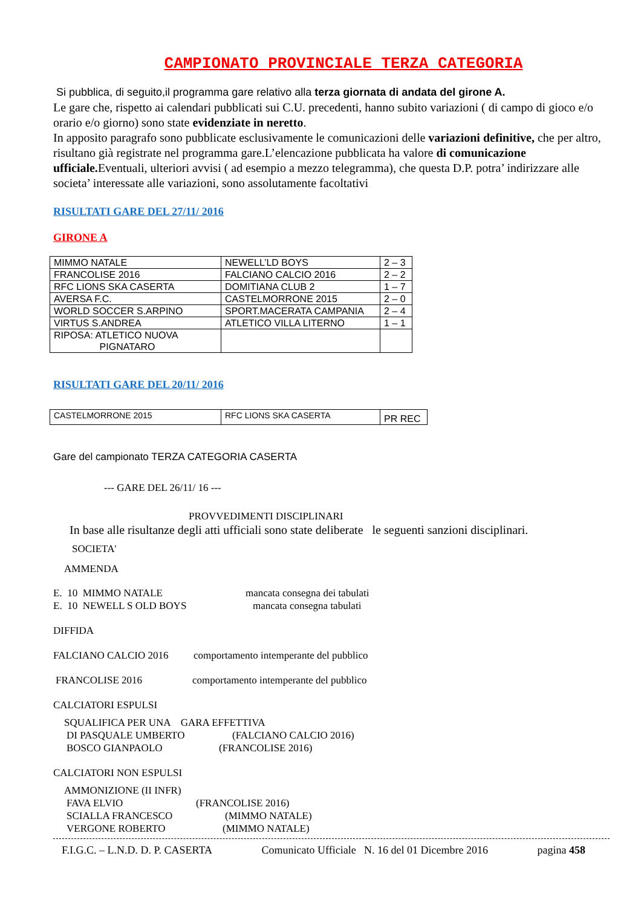CAMPIONATO PROVINCIALE TERZA CATEGORIA
Si pubblica, di seguito,il programma gare relativo alla terza giornata di andata del girone A.
Le gare che, rispetto ai calendari pubblicati sui C.U. precedenti, hanno subito variazioni ( di campo di gioco e/o orario e/o giorno) sono state evidenziate in neretto.
In apposito paragrafo sono pubblicate esclusivamente le comunicazioni delle variazioni definitive, che per altro, risultano già registrate nel programma gare.L’elencazione pubblicata ha valore di comunicazione ufficiale. Eventuali, ulteriori avvisi ( ad esempio a mezzo telegramma), che questa D.P. potra’ indirizzare alle societa’ interessate alle variazioni, sono assolutamente facoltativi
RISULTATI GARE DEL 27/11/ 2016
GIRONE A
| MIMMO NATALE | NEWELL’LD BOYS | 2 – 3 |
| FRANCOLISE 2016 | FALCIANO CALCIO 2016 | 2 – 2 |
| RFC LIONS SKA CASERTA | DOMITIANA CLUB 2 | 1 – 7 |
| AVERSA F.C. | CASTELMORRONE 2015 | 2 – 0 |
| WORLD SOCCER S.ARPINO | SPORT.MACERATA CAMPANIA | 2 – 4 |
| VIRTUS S.ANDREA | ATLETICO VILLA LITERNO | 1 – 1 |
| RIPOSA: ATLETICO NUOVA PIGNATARO | | |
RISULTATI GARE DEL 20/11/ 2016
| CASTELMORRONE 2015 | RFC LIONS SKA CASERTA | PR REC |
Gare del campionato TERZA CATEGORIA CASERTA
--- GARE DEL 26/11/ 16 ---
PROVVEDIMENTI DISCIPLINARI
In base alle risultanze degli atti ufficiali sono state deliberate le seguenti sanzioni disciplinari.
SOCIETA'
AMMENDA
E. 10 MIMMO NATALE mancata consegna dei tabulati
E. 10 NEWELL S OLD BOYS mancata consegna tabulati
DIFFIDA
FALCIANO CALCIO 2016 comportamento intemperante del pubblico
FRANCOLISE 2016 comportamento intemperante del pubblico
CALCIATORI ESPULSI
SQUALIFICA PER UNA GARA EFFETTIVA
DI PASQUALE UMBERTO (FALCIANO CALCIO 2016)
BOSCO GIANPAOLO (FRANCOLISE 2016)
CALCIATORI NON ESPULSI
AMMONIZIONE (II INFR)
FAVA ELVIO (FRANCOLISE 2016)
SCIALLA FRANCESCO (MIMMO NATALE)
VERGONE ROBERTO (MIMMO NATALE)
F.I.G.C. – L.N.D. D. P. CASERTA Comunicato Ufficiale N. 16 del 01 Dicembre 2016 pagina 458